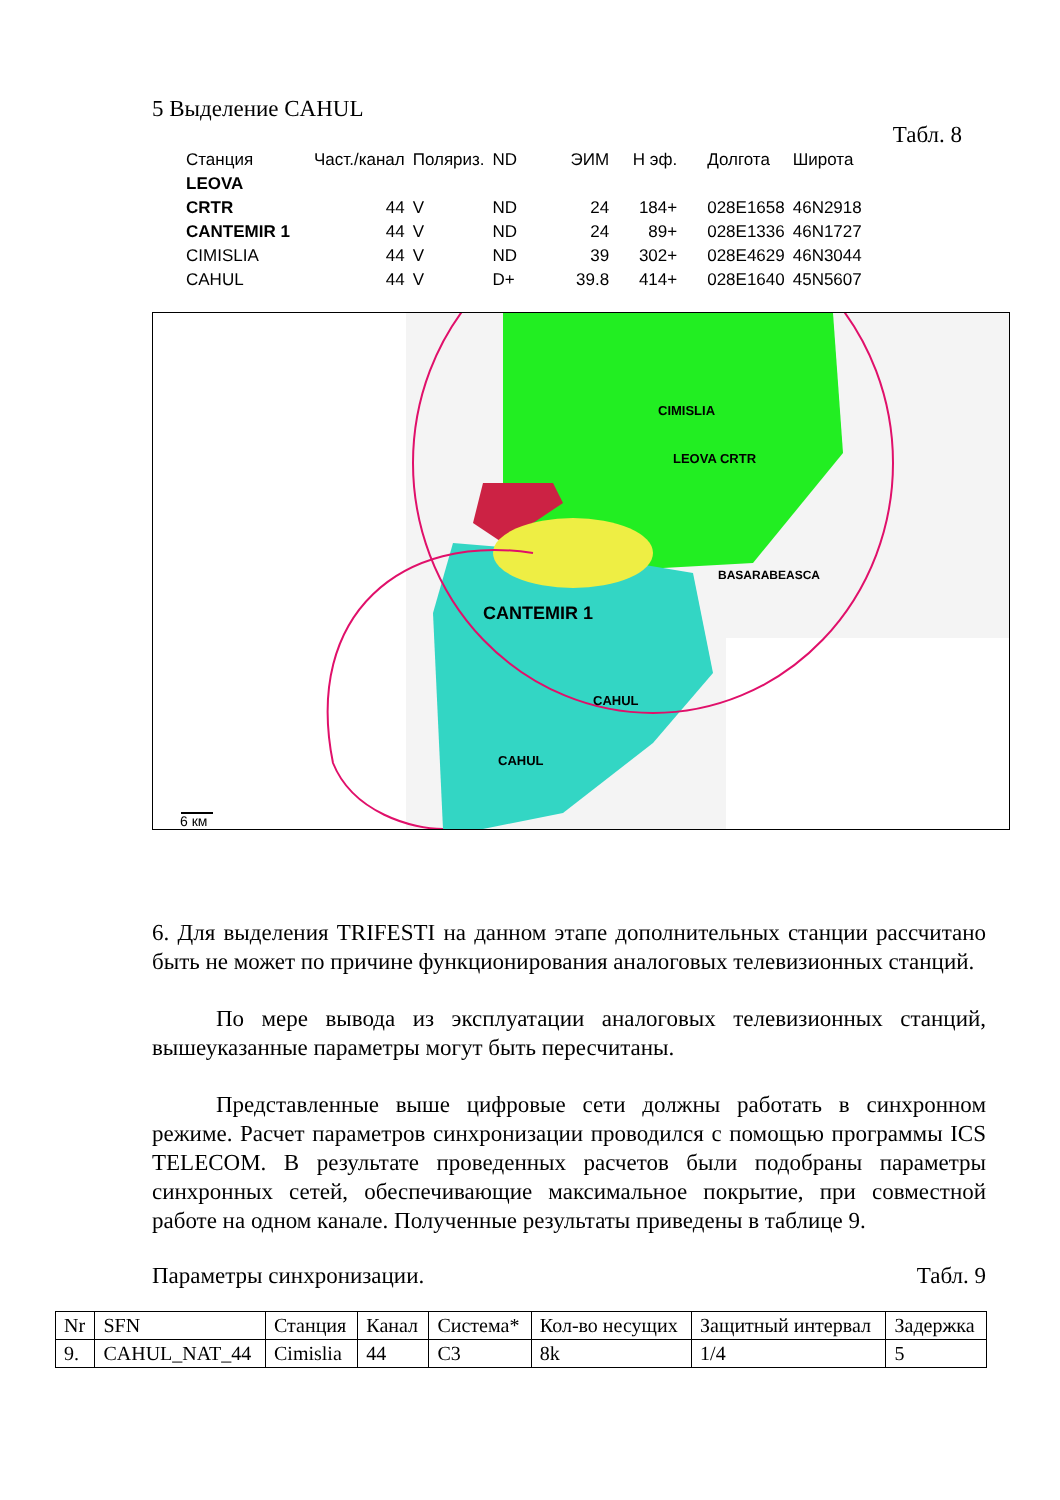5 Выделение CAHUL
Табл. 8
| Станция | Част./канал | Поляриз. | ND | ЭИМ | Н эф. | Долгота | Широта |
| --- | --- | --- | --- | --- | --- | --- | --- |
| LEOVA | | | | | | | |
| CRTR | 44 | V | ND | 24 | 184+ | 028E1658 | 46N2918 |
| CANTEMIR 1 | 44 | V | ND | 24 | 89+ | 028E1336 | 46N1727 |
| CIMISLIA | 44 | V | ND | 39 | 302+ | 028E4629 | 46N3044 |
| CAHUL | 44 | V | D+ | 39.8 | 414+ | 028E1640 | 45N5607 |
LEOVA CRTR
6 км
BASARABEASCA
CIMISLIA
CANTEMIR 1
CAHUL
CAHUL
6. Для выделения TRIFESTI на данном этапе дополнительных станции рассчитано быть не может по причине функционирования аналоговых телевизионных станций.
По мере вывода из эксплуатации аналоговых телевизионных станций, вышеуказанные параметры могут быть пересчитаны.
Представленные выше цифровые сети должны работать в синхронном режиме. Расчет параметров синхронизации проводился с помощью программы ICS TELECOM. В результате проведенных расчетов были подобраны параметры синхронных сетей, обеспечивающие максимальное покрытие, при совместной работе на одном канале. Полученные результаты приведены в таблице 9.
Параметры синхронизации. Табл. 9
| Nr | SFN | Станция | Канал | Система* | Кол-во несущих | Защитный интервал | Задержка |
| --- | --- | --- | --- | --- | --- | --- | --- |
| 9. | CAHUL_NAT_44 | Cimislia | 44 | C3 | 8k | 1/4 | 5 |